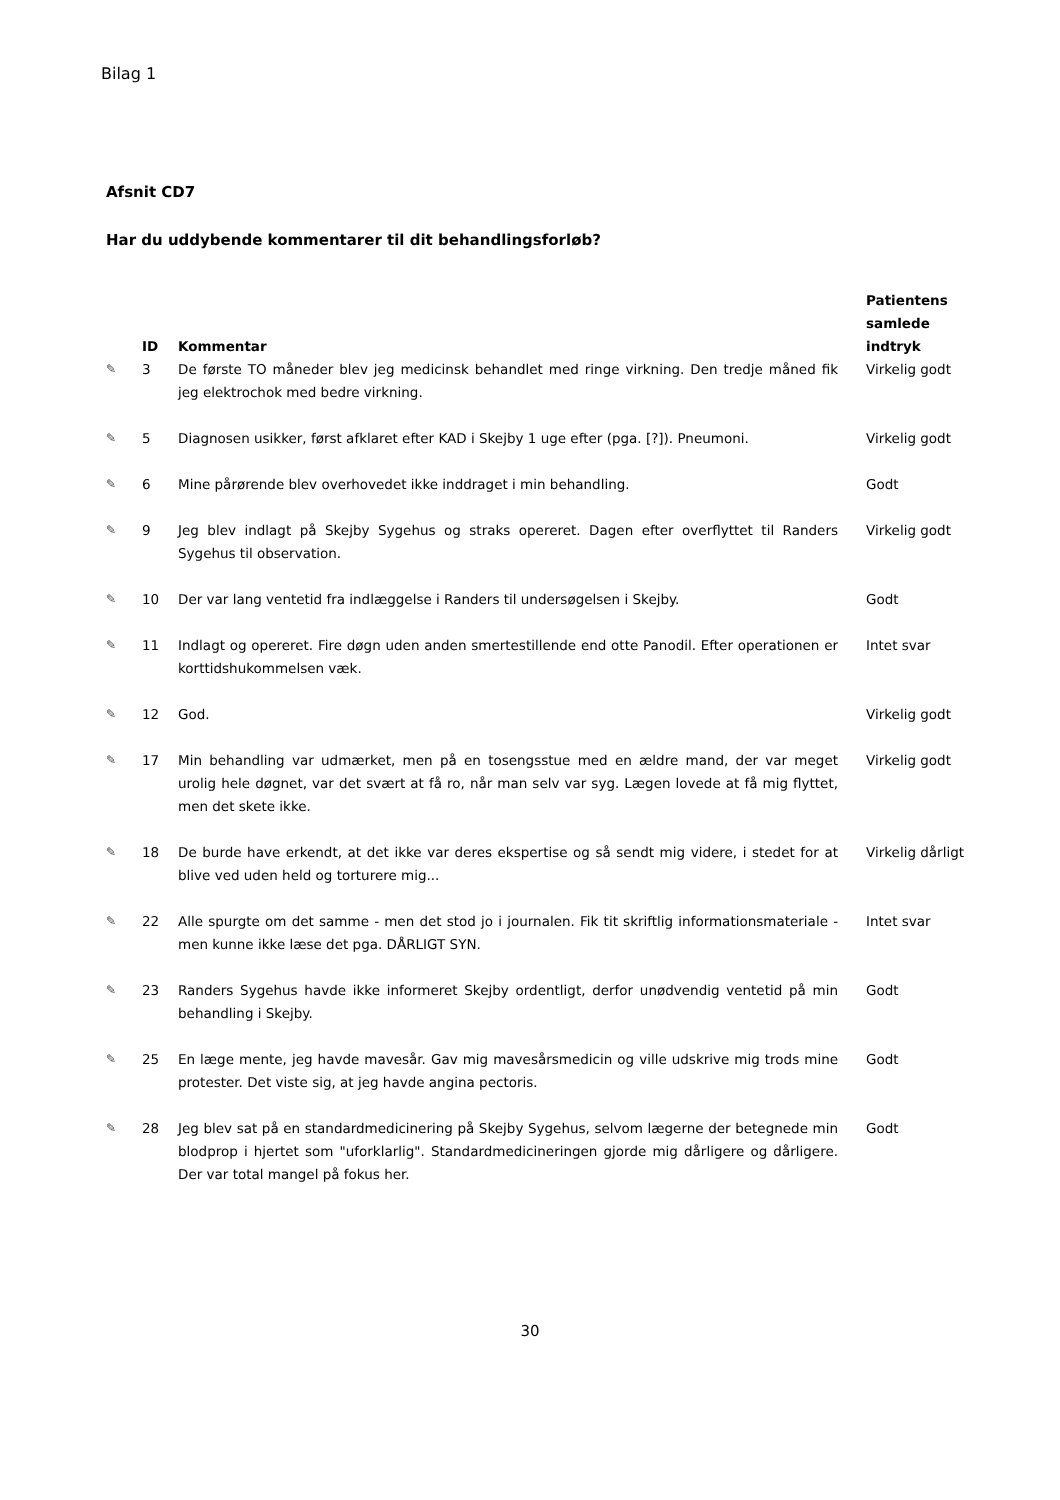Bilag 1
Afsnit CD7
Har du uddybende kommentarer til dit behandlingsforløb?
| | ID | Kommentar | Patientens samlede indtryk |
| --- | --- | --- | --- |
| ✎ | 3 | De første TO måneder blev jeg medicinsk behandlet med ringe virkning. Den tredje måned fik jeg elektrochok med bedre virkning. | Virkelig godt |
| ✎ | 5 | Diagnosen usikker, først afklaret efter KAD i Skejby 1 uge efter (pga. [?]). Pneumoni. | Virkelig godt |
| ✎ | 6 | Mine pårørende blev overhovedet ikke inddraget i min behandling. | Godt |
| ✎ | 9 | Jeg blev indlagt på Skejby Sygehus og straks opereret. Dagen efter overflyttet til Randers Sygehus til observation. | Virkelig godt |
| ✎ | 10 | Der var lang ventetid fra indlæggelse i Randers til undersøgelsen i Skejby. | Godt |
| ✎ | 11 | Indlagt og opereret. Fire døgn uden anden smertestillende end otte Panodil. Efter operationen er korttidshukommelsen væk. | Intet svar |
| ✎ | 12 | God. | Virkelig godt |
| ✎ | 17 | Min behandling var udmærket, men på en tosengsstue med en ældre mand, der var meget urolig hele døgnet, var det svært at få ro, når man selv var syg. Lægen lovede at få mig flyttet, men det skete ikke. | Virkelig godt |
| ✎ | 18 | De burde have erkendt, at det ikke var deres ekspertise og så sendt mig videre, i stedet for at blive ved uden held og torturere mig... | Virkelig dårligt |
| ✎ | 22 | Alle spurgte om det samme - men det stod jo i journalen. Fik tit skriftlig informationsmateriale - men kunne ikke læse det pga. DÅRLIGT SYN. | Intet svar |
| ✎ | 23 | Randers Sygehus havde ikke informeret Skejby ordentligt, derfor unødvendig ventetid på min behandling i Skejby. | Godt |
| ✎ | 25 | En læge mente, jeg havde mavesår. Gav mig mavesårsmedicin og ville udskrive mig trods mine protester. Det viste sig, at jeg havde angina pectoris. | Godt |
| ✎ | 28 | Jeg blev sat på en standardmedicinering på Skejby Sygehus, selvom lægerne der betegnede min blodprop i hjertet som "uforklarlig". Standardmedicineringen gjorde mig dårligere og dårligere. Der var total mangel på fokus her. | Godt |
30